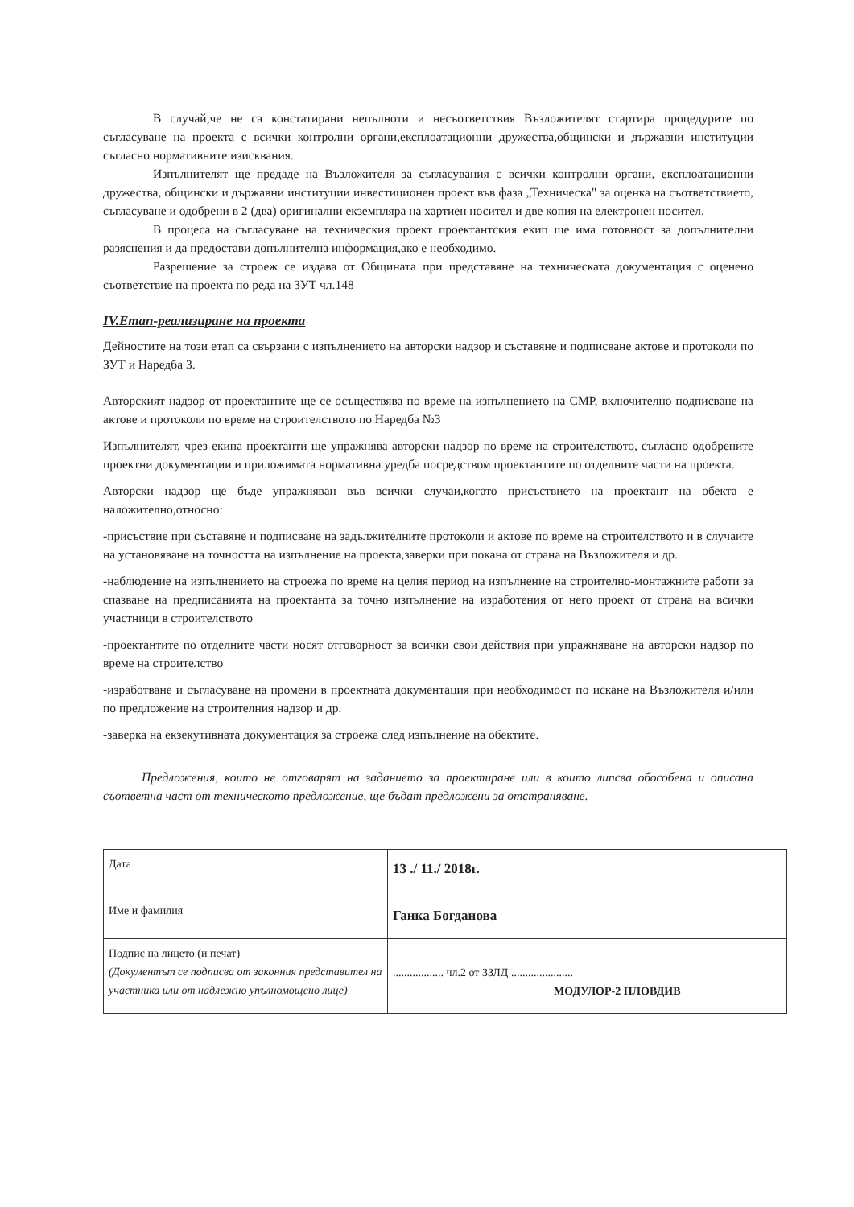В случай,че не са констатирани непълноти и несъответствия Възложителят стартира процедурите по съгласуване на проекта с всички контролни органи,експлоатационни дружества,общински и държавни институции съгласно нормативните изисквания.
Изпълнителят ще предаде на Възложителя за съгласувания с всички контролни органи, експлоатационни дружества, общински и държавни институции инвестиционен проект във фаза „Техническа" за оценка на съответствието, съгласуване и одобрени в 2 (два) оригинални екземпляра на хартиен носител и две копия на електронен носител.
В процеса на съгласуване на техническия проект проектантския екип ще има готовност за допълнителни разяснения и да предостави допълнителна информация,ако е необходимо.
Разрешение за строеж се издава от Общината при представяне на техническата документация с оценено съответствие на проекта по реда на ЗУТ чл.148
IV.Етап-реализиране на проекта
Дейностите на този етап са свързани с изпълнението на авторски надзор и съставяне и подписване актове и протоколи по ЗУТ и Наредба 3.
Авторският надзор от проектантите ще се осъществява по време на изпълнението на СМР, включително подписване на актове и протоколи по време на строителството по Наредба №3
Изпълнителят, чрез екипа проектанти ще упражнява авторски надзор по време на строителството, съгласно одобрените проектни документации и приложимата нормативна уредба посредством проектантите по отделните части на проекта.
Авторски надзор ще бъде упражняван във всички случаи,когато присъствието на проектант на обекта е наложително,относно:
-присъствие при съставяне и подписване на задължителните протоколи и актове по време на строителството и в случаите на установяване на точността на изпълнение на проекта,заверки при покана от страна на Възложителя и др.
-наблюдение на изпълнението на строежа по време на целия период на изпълнение на строително-монтажните работи за спазване на предписанията на проектанта за точно изпълнение на изработения от него проект от страна на всички участници в строителството
-проектантите по отделните части носят отговорност за всички свои действия при упражняване на авторски надзор по време на строителство
-изработване и съгласуване на промени в проектната документация при необходимост по искане на Възложителя и/или по предложение на строителния надзор и др.
-заверка на екзекутивната документация за строежа след изпълнение на обектите.
Предложения, които не отговарят на заданието за проектиране или в които липсва обособена и описана съответна част от техническото предложение, ще бъдат предложени за отстраняване.
| Дата | 13 ./ 11./ 2018г. |
| Име и фамилия | Ганка Богданова |
| Подпис на лицето (и печат) (Документът се подписва от законния представител на участника или от надлежно упълномощено лице) | .................. чл.2 от ЗЗЛД ...................... МОДУЛОР-2 ПЛОВДИВ |